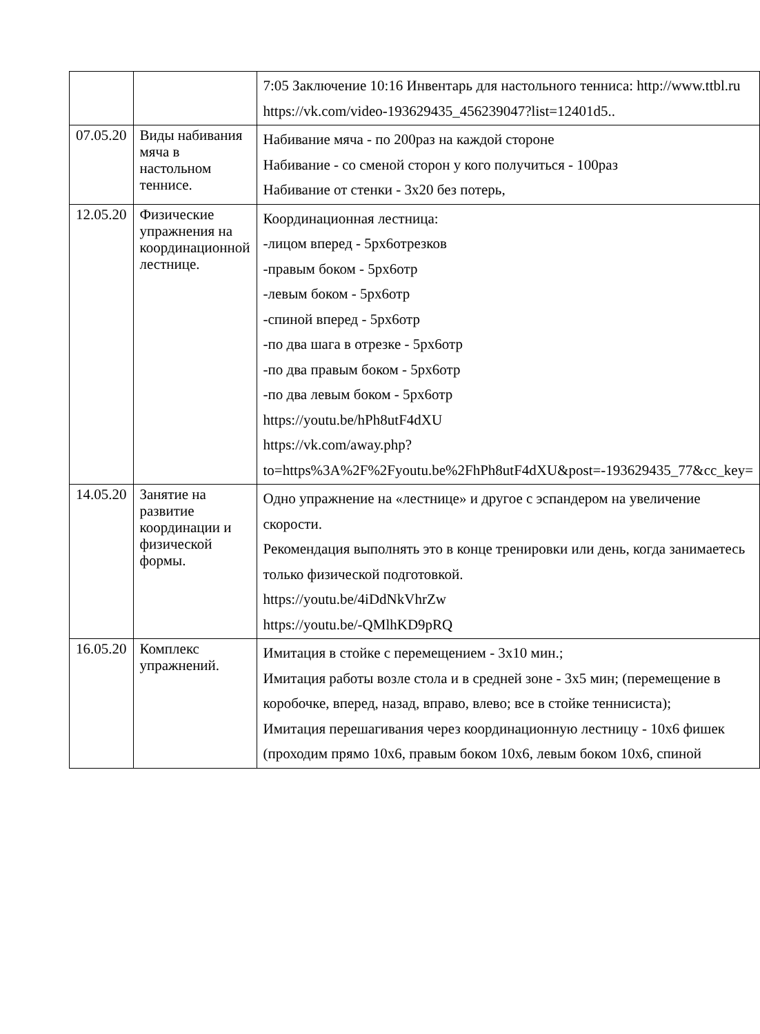| | | 7:05 Заключение 10:16 Инвентарь для настольного тенниса: http://www.ttbl.ru https://vk.com/video-193629435_456239047?list=12401d5.. |
| 07.05.20 | Виды набивания мяча в настольном теннисе. | Набивание мяча - по 200раз на каждой стороне Набивание - со сменой сторон у кого получиться - 100раз Набивание от стенки - 3х20 без потерь, |
| 12.05.20 | Физические упражнения на координационной лестнице. | Координационная лестница: -лицом вперед - 5рх6отрезков -правым боком - 5рх6отр -левым боком - 5рх6отр -спиной вперед - 5рх6отр -по два шага в отрезке - 5рх6отр -по два правым боком - 5рх6отр -по два левым боком - 5рх6отр https://youtu.be/hPh8utF4dXU https://vk.com/away.php?to=https%3A%2F%2Fyoutu.be%2FhPh8utF4dXU&post=-193629435_77&cc_key= |
| 14.05.20 | Занятие на развитие координации и физической формы. | Одно упражнение на «лестнице» и другое с эспандером на увеличение скорости. Рекомендация выполнять это в конце тренировки или день, когда занимаетесь только физической подготовкой. https://youtu.be/4iDdNkVhrZw https://youtu.be/-QMlhKD9pRQ |
| 16.05.20 | Комплекс упражнений. | Имитация в стойке с перемещением - 3х10 мин.; Имитация работы возле стола и в средней зоне - 3х5 мин; (перемещение в коробочке, вперед, назад, вправо, влево; все в стойке теннисиста); Имитация перешагивания через координационную лестницу - 10х6 фишек (проходим прямо 10х6, правым боком 10х6, левым боком 10х6, спиной |